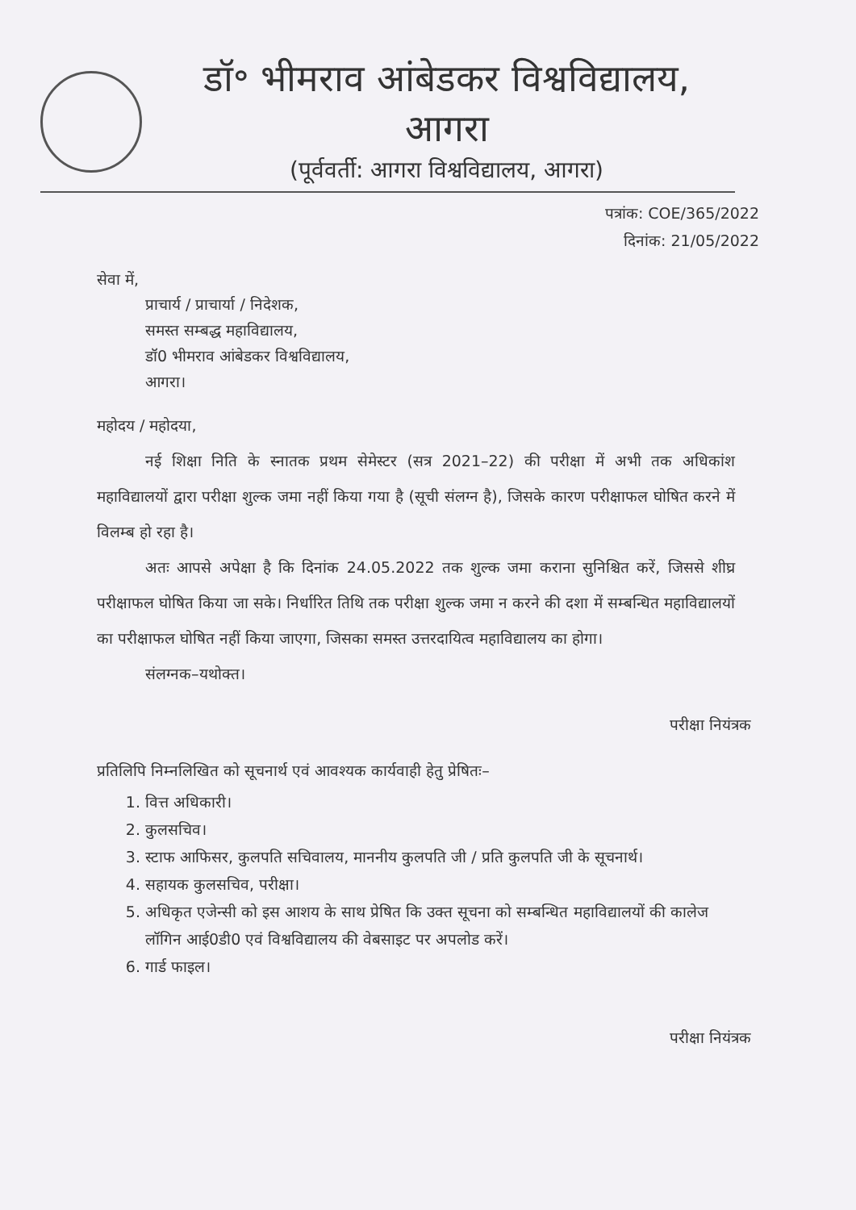डॉ॰ भीमराव आंबेडकर विश्वविद्यालय, आगरा
(पूर्ववर्ती: आगरा विश्वविद्यालय, आगरा)
पत्रांक: COE/365/2022
दिनांक: 21/05/2022
सेवा में,
प्राचार्य / प्राचार्या / निदेशक,
समस्त सम्बद्ध महाविद्यालय,
डॉ0 भीमराव आंबेडकर विश्वविद्यालय,
आगरा।
महोदय / महोदया,
नई शिक्षा निति के स्नातक प्रथम सेमेस्टर (सत्र 2021–22) की परीक्षा में अभी तक अधिकांश महाविद्यालयों द्वारा परीक्षा शुल्क जमा नहीं किया गया है (सूची संलग्न है), जिसके कारण परीक्षाफल घोषित करने में विलम्ब हो रहा है।
अतः आपसे अपेक्षा है कि दिनांक 24.05.2022 तक शुल्क जमा कराना सुनिश्चित करें, जिससे शीघ्र परीक्षाफल घोषित किया जा सके। निर्धारित तिथि तक परीक्षा शुल्क जमा न करने की दशा में सम्बन्धित महाविद्यालयों का परीक्षाफल घोषित नहीं किया जाएगा, जिसका समस्त उत्तरदायित्व महाविद्यालय का होगा।
संलग्नक–यथोक्त।
परीक्षा नियंत्रक
प्रतिलिपि निम्नलिखित को सूचनार्थ एवं आवश्यक कार्यवाही हेतु प्रेषितः–
1. वित्त अधिकारी।
2. कुलसचिव।
3. स्टाफ आफिसर, कुलपति सचिवालय, माननीय कुलपति जी / प्रति कुलपति जी के सूचनार्थ।
4. सहायक कुलसचिव, परीक्षा।
5. अधिकृत एजेन्सी को इस आशय के साथ प्रेषित कि उक्त सूचना को सम्बन्धित महाविद्यालयों की कालेज लॉगिन आई0डी0 एवं विश्वविद्यालय की वेबसाइट पर अपलोड करें।
6. गार्ड फाइल।
परीक्षा नियंत्रक